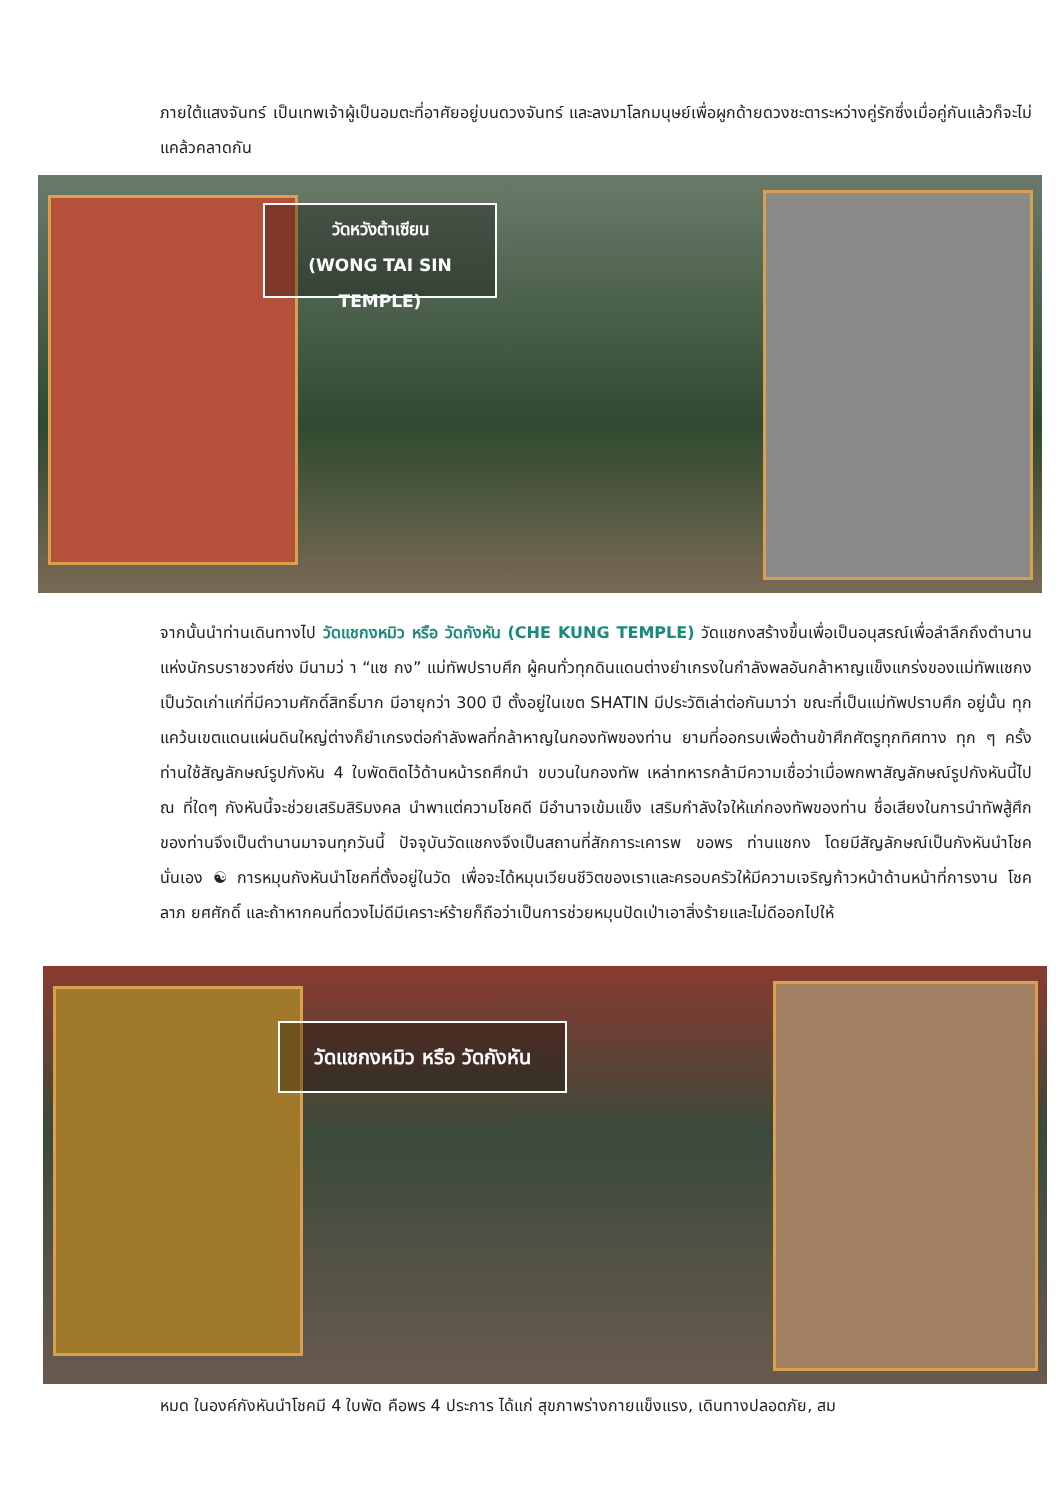ภายใต้แสงจันทร์ เป็นเทพเจ้าผู้เป็นอมตะที่อาศัยอยู่บนดวงจันทร์ และลงมาโลกมนุษย์เพื่อผูกด้ายดวงชะตาระหว่างคู่รักซึ่งเมื่อคู่กันแล้วก็จะไม่แคล้วคลาดกัน
วัดหวังต้าเซียน
(WONG TAI SIN TEMPLE)
จากนั้นนำท่านเดินทางไป วัดแชกงหมิว หรือ วัดกังหัน (CHE KUNG TEMPLE) วัดแชกงสร้างขึ้นเพื่อเป็นอนุสรณ์เพื่อลำลึกถึงตำนานแห่งนักรบราชวงศ์ซ่ง มีนามว่ า “แซ กง” แม่ทัพปราบศึก ผู้คนทั่วทุกดินแดนต่างยำเกรงในกำลังพลอันกล้าหาญแข็งแกร่งของแม่ทัพแชกง เป็นวัดเก่าแก่ที่มีความศักดิ์สิทธิ์มาก มีอายุกว่า 300 ปี ตั้งอยู่ในเขต SHATIN มีประวัติเล่าต่อกันมาว่า ขณะที่เป็นแม่ทัพปราบศึก อยู่นั้น ทุกแคว้นเขตแดนแผ่นดินใหญ่ต่างก็ยำเกรงต่อกำลังพลที่กล้าหาญในกองทัพของท่าน ยามที่ออกรบเพื่อต้านข้าศึกศัตรูทุกทิศทาง ทุก ๆ ครั้ง ท่านใช้สัญลักษณ์รูปกังหัน 4 ใบพัดติดไว้ด้านหน้ารถศึกนำ ขบวนในกองทัพ เหล่าทหารกล้ามีความเชื่อว่าเมื่อพกพาสัญลักษณ์รูปกังหันนี้ไป ณ ที่ใดๆ กังหันนี้จะช่วยเสริมสิริมงคล นำพาแต่ความโชคดี มีอำนาจเข้มแข็ง เสริมกำลังใจให้แก่กองทัพของท่าน ชื่อเสียงในการนำทัพสู้ศึกของท่านจึงเป็นตำนานมาจนทุกวันนี้ ปัจจุบันวัดแชกงจึงเป็นสถานที่สักการะเคารพ ขอพร ท่านแชกง โดยมีสัญลักษณ์เป็นกังหันนำโชคนั่นเอง ☯ การหมุนกังหันนำโชคที่ตั้งอยู่ในวัด เพื่อจะได้หมุนเวียนชีวิตของเราและครอบครัวให้มีความเจริญก้าวหน้าด้านหน้าที่การงาน โชคลาภ ยศศักดิ์ และถ้าหากคนที่ดวงไม่ดีมีเคราะห์ร้ายก็ถือว่าเป็นการช่วยหมุนปัดเป่าเอาสิ่งร้ายและไม่ดีออกไปให้
วัดแชกงหมิว หรือ วัดกังหัน
หมด ในองค์กังหันนำโชคมี 4 ใบพัด คือพร 4 ประการ ได้แก่ สุขภาพร่างกายแข็งแรง, เดินทางปลอดภัย, สม